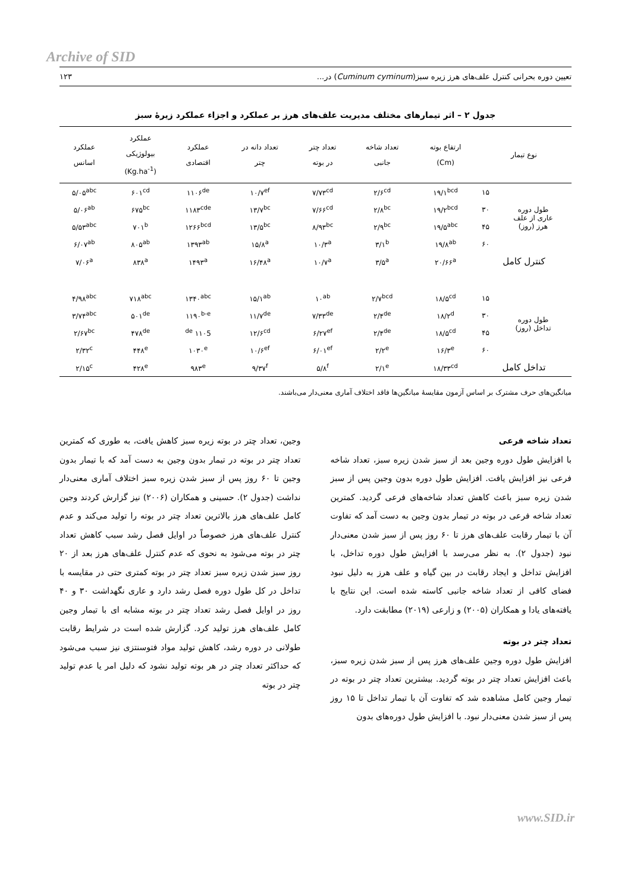Archive of SID
تعیین دوره بحرانی کنترل علف‌های هرز زیره سبز(Cuminum cyminum) در... ۱۲۳
جدول ۲ – اثر تیمارهای مختلف مدیریت علف‌های هرز بر عملکرد و اجزاء عملکرد زیرهٔ سبز
| نوع تیمار | | ارتفاع بوته (Cm) | تعداد شاخه جانبی | تعداد چتر در بوته | تعداد دانه در چتر | عملکرد اقتصادی | عملکرد بیولوژیکی (Kg.ha<sup>-1</sup>) | عملکرد اسانس |
| --- | --- | --- | --- | --- | --- | --- | --- | --- |
| طول دوره عاری از علف هرز (روز) | ۱۵ | ۱۹/۱<sup>bcd</sup> | ۲/۶<sup>cd</sup> | ۷/۷۳<sup>cd</sup> | ۱۰/۷<sup>ef</sup> | ۱۱۰۶<sup>de</sup> | ۶۰۱<sup>cd</sup> | ۵/۰۵<sup>abc</sup> |
| | ۳۰ | ۱۹/۲<sup>bcd</sup> | ۲/۸<sup>bc</sup> | ۷/۶۶<sup>cd</sup> | ۱۳/۷<sup>bc</sup> | ۱۱۸۳<sup>cde</sup> | ۶۷۵<sup>bc</sup> | ۵/۰۶<sup>ab</sup> |
| | ۴۵ | ۱۹/۵<sup>abc</sup> | ۲/۹<sup>bc</sup> | ۸/۹۳<sup>bc</sup> | ۱۳/۵<sup>bc</sup> | ۱۲۶۶<sup>bcd</sup> | ۷۰۱<sup>b</sup> | ۵/۵۳<sup>abc</sup> |
| | ۶۰ | ۱۹/۸<sup>ab</sup> | ۳/۱<sup>b</sup> | ۱۰/۳<sup>a</sup> | ۱۵/۸<sup>a</sup> | ۱۳۹۳<sup>ab</sup> | ۸۰۵<sup>ab</sup> | ۶/۰۷<sup>ab</sup> |
| کنترل کامل | | ۲۰/۶۶<sup>a</sup> | ۳/۵<sup>a</sup> | ۱۰/۷<sup>a</sup> | ۱۶/۴۸<sup>a</sup> | ۱۴۹۳<sup>a</sup> | ۸۳۸<sup>a</sup> | ۷/۰۶<sup>a</sup> |
| طول دوره تداخل (روز) | ۱۵ | ۱۸/۵<sup>cd</sup> | ۲/۷<sup>bcd</sup> | ۱۰<sup>ab</sup> | ۱۵/۱<sup>ab</sup> | ۱۳۴۰<sup>abc</sup> | ۷۱۸<sup>abc</sup> | ۴/۹۸<sup>abc</sup> |
| | ۳۰ | ۱۸/۲<sup>d</sup> | ۲/۴<sup>de</sup> | ۷/۳۳<sup>de</sup> | ۱۱/۷<sup>de</sup> | ۱۱۹۰<sup>b-e</sup> | ۵۰۱<sup>de</sup> | ۳/۷۴<sup>abc</sup> |
| | ۴۵ | ۱۸/۵<sup>cd</sup> | ۲/۴<sup>de</sup> | ۶/۲۷<sup>ef</sup> | ۱۲/۶<sup>cd</sup> | ۱۱۰5 <sup>de</sup> | ۴۷۸<sup>de</sup> | ۲/۶۷<sup>bc</sup> |
| | ۶۰ | ۱۶/۳<sup>e</sup> | ۲/۲<sup>e</sup> | ۶/۰۱<sup>ef</sup> | ۱۰/۶<sup>ef</sup> | ۱۰۳۰<sup>e</sup> | ۴۴۸<sup>e</sup> | ۲/۳۲<sup>c</sup> |
| تداخل کامل | | ۱۸/۳۳<sup>cd</sup> | ۲/۱<sup>e</sup> | ۵/۸<sup>f</sup> | ۹/۳۷<sup>f</sup> | ۹۸۳<sup>e</sup> | ۴۲۸<sup>e</sup> | ۲/۱۵<sup>c</sup> |
میانگین‌های حرف مشترک بر اساس آزمون مقایسهٔ میانگین‌ها فاقد اختلاف آماری معنی‌دار می‌باشند.
تعداد شاخه فرعی
با افزایش طول دوره وجین بعد از سبز شدن زیره سبز، تعداد شاخه فرعی نیز افزایش یافت. افزایش طول دوره بدون وجین پس از سبز شدن زیره سبز باعث کاهش تعداد شاخه‌های فرعی گردید. کمترین تعداد شاخه فرعی در بوته در تیمار بدون وجین به دست آمد که تفاوت آن با تیمار رقابت علف‌های هرز تا ۶۰ روز پس از سبز شدن معنی‌دار نبود (جدول ۲). به نظر می‌رسد با افزایش طول دوره تداخل، با افزایش تداخل و ایجاد رقابت در بین گیاه و علف هرز به دلیل نبود فضای کافی از تعداد شاخه جانبی کاسته شده است. این نتایج با یافته‌های یادا و همکاران (۲۰۰۵) و زارعی (۲۰۱۹) مطابقت دارد.
تعداد چتر در بوته
افزایش طول دوره وجین علف‌های هرز پس از سبز شدن زیره سبز، باعث افزایش تعداد چتر در بوته گردید. بیشترین تعداد چتر در بوته در تیمار وجین کامل مشاهده شد که تفاوت آن با تیمار تداخل تا ۱۵ روز پس از سبز شدن معنی‌دار نبود. با افزایش طول دوره‌های بدون
وجین، تعداد چتر در بوته زیره سبز کاهش یافت، به طوری که کمترین تعداد چتر در بوته در تیمار بدون وجین به دست آمد که با تیمار بدون وجین تا ۶۰ روز پس از سبز شدن زیره سبز اختلاف آماری معنی‌دار نداشت (جدول ۲). حسینی و همکاران (۲۰۰۶) نیز گزارش کردند وجین کامل علف‌های هرز بالاترین تعداد چتر در بوته را تولید می‌کند و عدم کنترل علف‌های هرز خصوصاً در اوایل فصل رشد سبب کاهش تعداد چتر در بوته می‌شود به نحوی که عدم کنترل علف‌های هرز بعد از ۲۰ روز سبز شدن زیره سبز تعداد چتر در بوته کمتری حتی در مقایسه با تداخل در کل طول دوره فصل رشد دارد و عاری نگهداشت ۳۰ و ۴۰ روز در اوایل فصل رشد تعداد چتر در بوته مشابه ای با تیمار وجین کامل علف‌های هرز تولید کرد. گزارش شده است در شرایط رقابت طولانی در دوره رشد، کاهش تولید مواد فتوسنتزی نیز سبب می‌شود که حداکثر تعداد چتر در هر بوته تولید نشود که دلیل امر یا عدم تولید چتر در بوته
www.SID.ir